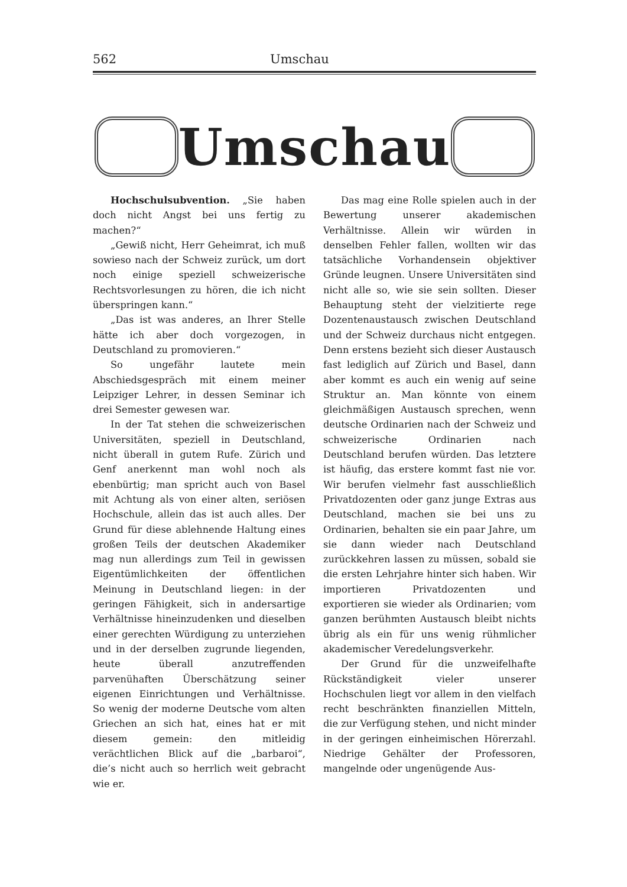562 Umschau
Umschau
Hochschulsubvention. „Sie haben doch nicht Angst bei uns fertig zu machen?“
„Gewiß nicht, Herr Geheimrat, ich muß sowieso nach der Schweiz zurück, um dort noch einige speziell schweizerische Rechtsvorlesungen zu hören, die ich nicht überspringen kann.“
„Das ist was anderes, an Ihrer Stelle hätte ich aber doch vorgezogen, in Deutschland zu promovieren.“
So ungefähr lautete mein Abschiedsgespräch mit einem meiner Leipziger Lehrer, in dessen Seminar ich drei Semester gewesen war.
In der Tat stehen die schweizerischen Universitäten, speziell in Deutschland, nicht überall in gutem Rufe. Zürich und Genf anerkennt man wohl noch als ebenbürtig; man spricht auch von Basel mit Achtung als von einer alten, seriösen Hochschule, allein das ist auch alles. Der Grund für diese ablehnende Haltung eines großen Teils der deutschen Akademiker mag nun allerdings zum Teil in gewissen Eigentümlichkeiten der öffentlichen Meinung in Deutschland liegen: in der geringen Fähigkeit, sich in andersartige Verhältnisse hineinzudenken und dieselben einer gerechten Würdigung zu unterziehen und in der derselben zugrunde liegenden, heute überall anzutreffenden parvenühaften Überschätzung seiner eigenen Einrichtungen und Verhältnisse. So wenig der moderne Deutsche vom alten Griechen an sich hat, eines hat er mit diesem gemein: den mitleidig verächtlichen Blick auf die „barbaroi“, die’s nicht auch so herrlich weit gebracht wie er.
Das mag eine Rolle spielen auch in der Bewertung unserer akademischen Verhältnisse. Allein wir würden in denselben Fehler fallen, wollten wir das tatsächliche Vorhandensein objektiver Gründe leugnen. Unsere Universitäten sind nicht alle so, wie sie sein sollten. Dieser Behauptung steht der vielzitierte rege Dozentenaustausch zwischen Deutschland und der Schweiz durchaus nicht entgegen. Denn erstens bezieht sich dieser Austausch fast lediglich auf Zürich und Basel, dann aber kommt es auch ein wenig auf seine Struktur an. Man könnte von einem gleichmäßigen Austausch sprechen, wenn deutsche Ordinarien nach der Schweiz und schweizerische Ordinarien nach Deutschland berufen würden. Das letztere ist häufig, das erstere kommt fast nie vor. Wir berufen vielmehr fast ausschließlich Privatdozenten oder ganz junge Extras aus Deutschland, machen sie bei uns zu Ordinarien, behalten sie ein paar Jahre, um sie dann wieder nach Deutschland zurückkehren lassen zu müssen, sobald sie die ersten Lehrjahre hinter sich haben. Wir importieren Privatdozenten und exportieren sie wieder als Ordinarien; vom ganzen berühmten Austausch bleibt nichts übrig als ein für uns wenig rühmlicher akademischer Veredelungsverkehr.
Der Grund für die unzweifelhafte Rückständigkeit vieler unserer Hochschulen liegt vor allem in den vielfach recht beschränkten finanziellen Mitteln, die zur Verfügung stehen, und nicht minder in der geringen einheimischen Hörerzahl. Niedrige Gehälter der Professoren, mangelnde oder ungenügende Aus-